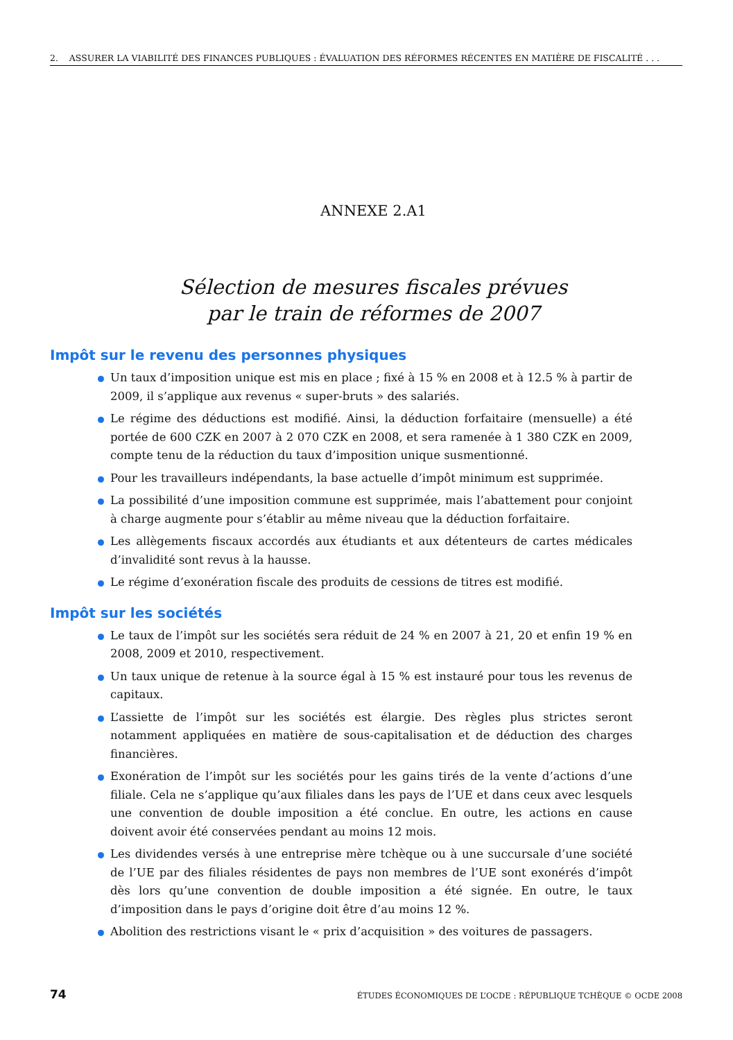2. ASSURER LA VIABILITÉ DES FINANCES PUBLIQUES : ÉVALUATION DES RÉFORMES RÉCENTES EN MATIÈRE DE FISCALITÉ . . .
ANNEXE 2.A1
Sélection de mesures fiscales prévues
par le train de réformes de 2007
Impôt sur le revenu des personnes physiques
Un taux d’imposition unique est mis en place ; fixé à 15 % en 2008 et à 12.5 % à partir de 2009, il s’applique aux revenus « super-bruts » des salariés.
Le régime des déductions est modifié. Ainsi, la déduction forfaitaire (mensuelle) a été portée de 600 CZK en 2007 à 2 070 CZK en 2008, et sera ramenée à 1 380 CZK en 2009, compte tenu de la réduction du taux d’imposition unique susmentionné.
Pour les travailleurs indépendants, la base actuelle d’impôt minimum est supprimée.
La possibilité d’une imposition commune est supprimée, mais l’abattement pour conjoint à charge augmente pour s’établir au même niveau que la déduction forfaitaire.
Les allègements fiscaux accordés aux étudiants et aux détenteurs de cartes médicales d’invalidité sont revus à la hausse.
Le régime d’exonération fiscale des produits de cessions de titres est modifié.
Impôt sur les sociétés
Le taux de l’impôt sur les sociétés sera réduit de 24 % en 2007 à 21, 20 et enfin 19 % en 2008, 2009 et 2010, respectivement.
Un taux unique de retenue à la source égal à 15 % est instauré pour tous les revenus de capitaux.
L’assiette de l’impôt sur les sociétés est élargie. Des règles plus strictes seront notamment appliquées en matière de sous-capitalisation et de déduction des charges financières.
Exonération de l’impôt sur les sociétés pour les gains tirés de la vente d’actions d’une filiale. Cela ne s’applique qu’aux filiales dans les pays de l’UE et dans ceux avec lesquels une convention de double imposition a été conclue. En outre, les actions en cause doivent avoir été conservées pendant au moins 12 mois.
Les dividendes versés à une entreprise mère tchèque ou à une succursale d’une société de l’UE par des filiales résidentes de pays non membres de l’UE sont exonérés d’impôt dès lors qu’une convention de double imposition a été signée. En outre, le taux d’imposition dans le pays d’origine doit être d’au moins 12 %.
Abolition des restrictions visant le « prix d’acquisition » des voitures de passagers.
74 ÉTUDES ÉCONOMIQUES DE L’OCDE : RÉPUBLIQUE TCHÈQUE © OCDE 2008